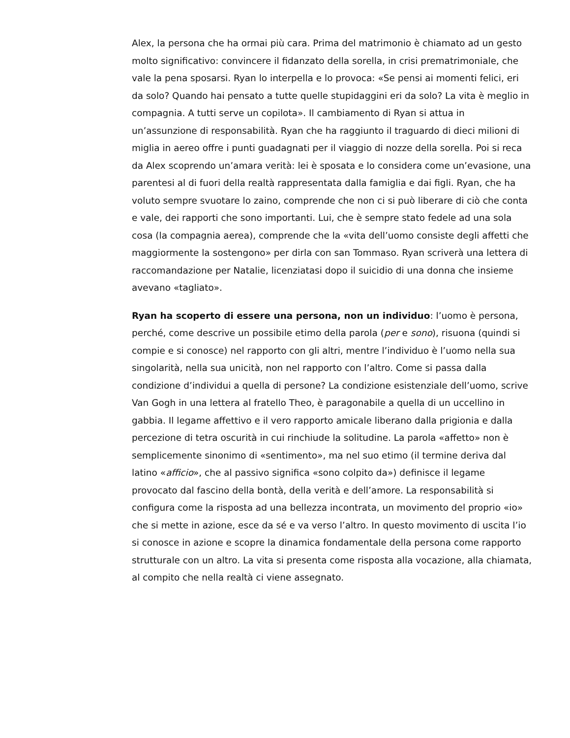Alex, la persona che ha ormai più cara. Prima del matrimonio è chiamato ad un gesto molto significativo: convincere il fidanzato della sorella, in crisi prematrimoniale, che vale la pena sposarsi. Ryan lo interpella e lo provoca: «Se pensi ai momenti felici, eri da solo? Quando hai pensato a tutte quelle stupidaggini eri da solo? La vita è meglio in compagnia. A tutti serve un copilota». Il cambiamento di Ryan si attua in un’assunzione di responsabilità. Ryan che ha raggiunto il traguardo di dieci milioni di miglia in aereo offre i punti guadagnati per il viaggio di nozze della sorella. Poi si reca da Alex scoprendo un’amara verità: lei è sposata e lo considera come un’evasione, una parentesi al di fuori della realtà rappresentata dalla famiglia e dai figli. Ryan, che ha voluto sempre svuotare lo zaino, comprende che non ci si può liberare di ciò che conta e vale, dei rapporti che sono importanti. Lui, che è sempre stato fedele ad una sola cosa (la compagnia aerea), comprende che la «vita dell’uomo consiste degli affetti che maggiormente la sostengono» per dirla con san Tommaso. Ryan scriverà una lettera di raccomandazione per Natalie, licenziatasi dopo il suicidio di una donna che insieme avevano «tagliato».
Ryan ha scoperto di essere una persona, non un individuo: l’uomo è persona, perché, come descrive un possibile etimo della parola (per e sono), risuona (quindi si compie e si conosce) nel rapporto con gli altri, mentre l’individuo è l’uomo nella sua singolarità, nella sua unicità, non nel rapporto con l’altro. Come si passa dalla condizione d’individui a quella di persone? La condizione esistenziale dell’uomo, scrive Van Gogh in una lettera al fratello Theo, è paragonabile a quella di un uccellino in gabbia. Il legame affettivo e il vero rapporto amicale liberano dalla prigionia e dalla percezione di tetra oscurità in cui rinchiude la solitudine. La parola «affetto» non è semplicemente sinonimo di «sentimento», ma nel suo etimo (il termine deriva dal latino «afficio», che al passivo significa «sono colpito da») definisce il legame provocato dal fascino della bontà, della verità e dell’amore. La responsabilità si configura come la risposta ad una bellezza incontrata, un movimento del proprio «io» che si mette in azione, esce da sé e va verso l’altro. In questo movimento di uscita l’io si conosce in azione e scopre la dinamica fondamentale della persona come rapporto strutturale con un altro. La vita si presenta come risposta alla vocazione, alla chiamata, al compito che nella realtà ci viene assegnato.